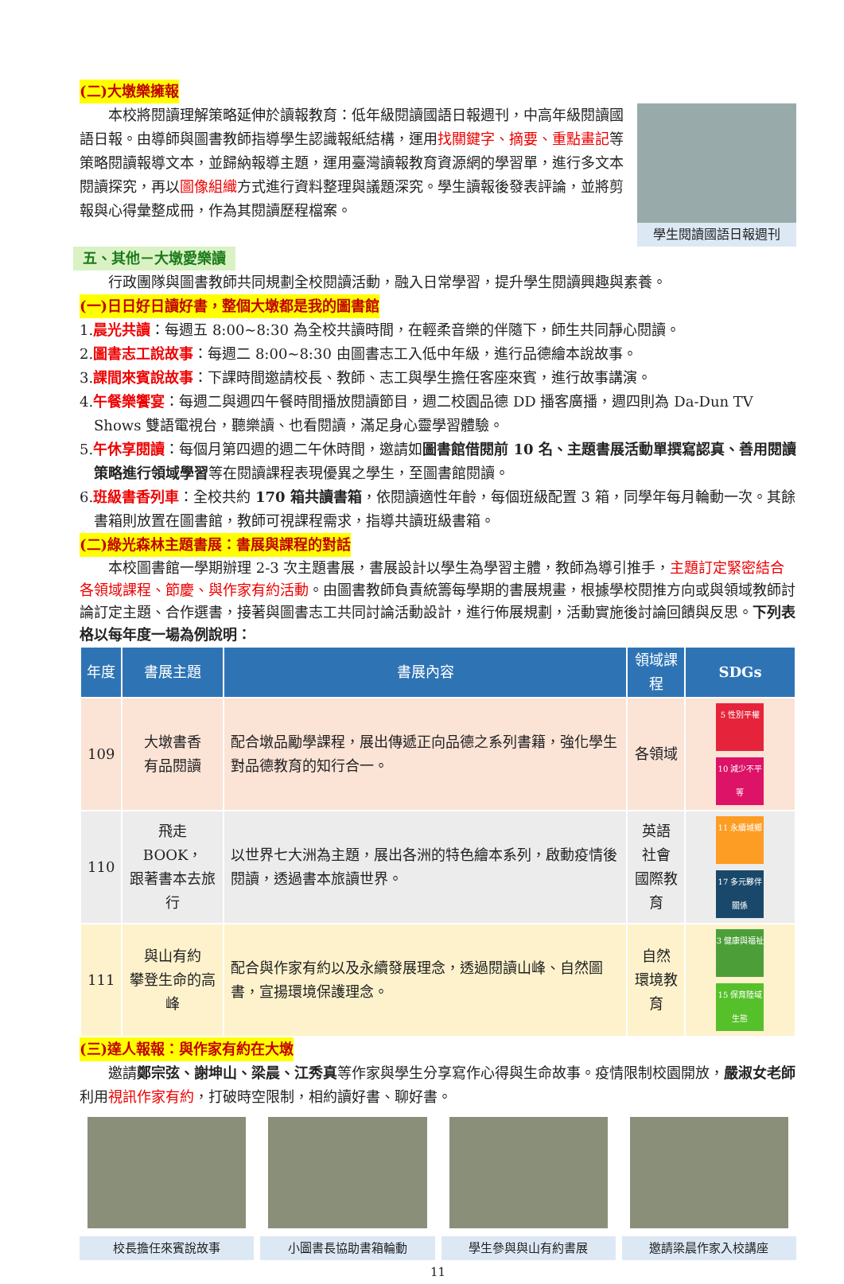(二)大墩樂擁報
本校將閱讀理解策略延伸於讀報教育：低年級閱讀國語日報週刊，中高年級閱讀國語日報。由導師與圖書教師指導學生認識報紙結構，運用找關鍵字、摘要、重點畫記等策略閱讀報導文本，並歸納報導主題，運用臺灣讀報教育資源網的學習單，進行多文本閱讀探究，再以圖像組織方式進行資料整理與議題深究。學生讀報後發表評論，並將剪報與心得彙整成冊，作為其閱讀歷程檔案。
學生閱讀國語日報週刊
五、其他－大墩愛樂讀
行政團隊與圖書教師共同規劃全校閱讀活動，融入日常學習，提升學生閱讀興趣與素養。
(一)日日好日讀好書，整個大墩都是我的圖書館
1.晨光共讀：每週五 8:00~8:30 為全校共讀時間，在輕柔音樂的伴隨下，師生共同靜心閱讀。
2.圖書志工說故事：每週二 8:00~8:30 由圖書志工入低中年級，進行品德繪本說故事。
3.課間來賓說故事：下課時間邀請校長、教師、志工與學生擔任客座來賓，進行故事講演。
4.午餐樂饗宴：每週二與週四午餐時間播放閱讀節目，週二校園品德 DD 播客廣播，週四則為 Da-Dun TV Shows 雙語電視台，聽樂讀、也看閱讀，滿足身心靈學習體驗。
5.午休享閱讀：每個月第四週的週二午休時間，邀請如圖書館借閱前 10 名、主題書展活動單撰寫認真、善用閱讀策略進行領域學習等在閱讀課程表現優異之學生，至圖書館閱讀。
6.班級書香列車：全校共約 170 箱共讀書箱，依閱讀適性年齡，每個班級配置 3 箱，同學年每月輪動一次。其餘書箱則放置在圖書館，教師可視課程需求，指導共讀班級書箱。
(二)綠光森林主題書展：書展與課程的對話
本校圖書館一學期辦理 2-3 次主題書展，書展設計以學生為學習主體，教師為導引推手，主題訂定緊密結合各領域課程、節慶、與作家有約活動。由圖書教師負責統籌每學期的書展規畫，根據學校閱推方向或與領域教師討論訂定主題、合作選書，接著與圖書志工共同討論活動設計，進行佈展規劃，活動實施後討論回饋與反思。下列表格以每年度一場為例說明：
| 年度 | 書展主題 | 書展內容 | 領域課程 | SDGs |
| --- | --- | --- | --- | --- |
| 109 | 大墩書香 有品閱讀 | 配合墩品勵學課程，展出傳遞正向品德之系列書籍，強化學生對品德教育的知行合一。 | 各領域 | 5 性別平權 10 減少不平等 |
| 110 | 飛走 BOOK， 跟著書本去旅行 | 以世界七大洲為主題，展出各洲的特色繪本系列，啟動疫情後閱讀，透過書本旅讀世界。 | 英語 社會 國際教育 | 11 永續城鄉 17 多元夥伴關係 |
| 111 | 與山有約 攀登生命的高峰 | 配合與作家有約以及永續發展理念，透過閱讀山峰、自然圖書，宣揚環境保護理念。 | 自然 環境教育 | 3 健康與福祉 15 保育陸域生態 |
(三)達人報報：與作家有約在大墩
邀請鄭宗弦、謝坤山、梁晨、江秀真等作家與學生分享寫作心得與生命故事。疫情限制校園開放，嚴淑女老師利用視訊作家有約，打破時空限制，相約讀好書、聊好書。
校長擔任來賓說故事 小圖書長協助書箱輪動 學生參與與山有約書展 邀請梁晨作家入校講座
11